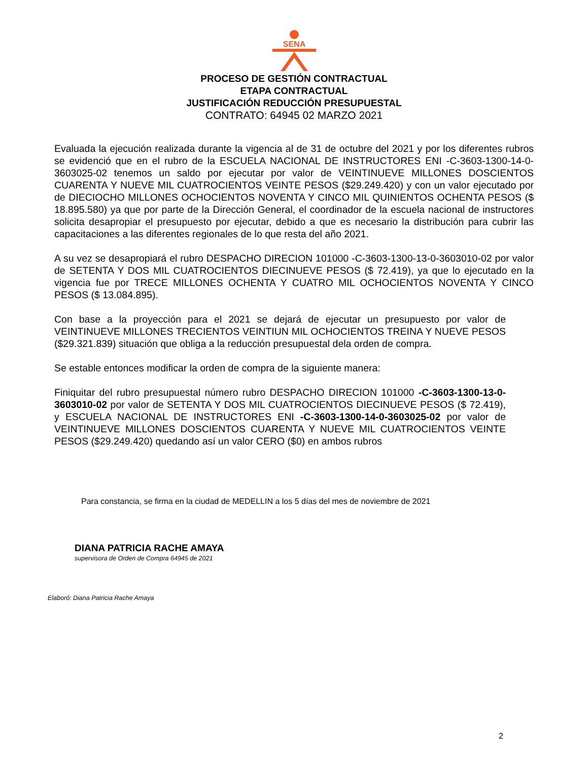SENA
PROCESO DE GESTIÓN CONTRACTUAL
ETAPA CONTRACTUAL
JUSTIFICACIÓN REDUCCIÓN PRESUPUESTAL
CONTRATO: 64945 02 MARZO 2021
Evaluada la ejecución realizada durante la vigencia al de 31 de octubre del 2021 y por los diferentes rubros se evidenció que en el rubro de la ESCUELA NACIONAL DE INSTRUCTORES ENI -C-3603-1300-14-0-3603025-02 tenemos un saldo por ejecutar por valor de VEINTINUEVE MILLONES DOSCIENTOS CUARENTA Y NUEVE MIL CUATROCIENTOS VEINTE PESOS ($29.249.420) y con un valor ejecutado por de DIECIOCHO MILLONES OCHOCIENTOS NOVENTA Y CINCO MIL QUINIENTOS OCHENTA PESOS ($ 18.895.580) ya que por parte de la Dirección General, el coordinador de la escuela nacional de instructores solicita desapropiar el presupuesto por ejecutar, debido a que es necesario la distribución para cubrir las capacitaciones a las diferentes regionales de lo que resta del año 2021.
A su vez se desapropiará el rubro DESPACHO DIRECION 101000 -C-3603-1300-13-0-3603010-02 por valor de SETENTA Y DOS MIL CUATROCIENTOS DIECINUEVE PESOS ($ 72.419), ya que lo ejecutado en la vigencia fue por TRECE MILLONES OCHENTA Y CUATRO MIL OCHOCIENTOS NOVENTA Y CINCO PESOS ($ 13.084.895).
Con base a la proyección para el 2021 se dejará de ejecutar un presupuesto por valor de VEINTINUEVE MILLONES TRECIENTOS VEINTIUN MIL OCHOCIENTOS TREINA Y NUEVE PESOS ($29.321.839) situación que obliga a la reducción presupuestal dela orden de compra.
Se estable entonces modificar la orden de compra de la siguiente manera:
Finiquitar del rubro presupuestal número rubro DESPACHO DIRECION 101000 -C-3603-1300-13-0-3603010-02 por valor de SETENTA Y DOS MIL CUATROCIENTOS DIECINUEVE PESOS ($ 72.419), y ESCUELA NACIONAL DE INSTRUCTORES ENI -C-3603-1300-14-0-3603025-02 por valor de VEINTINUEVE MILLONES DOSCIENTOS CUARENTA Y NUEVE MIL CUATROCIENTOS VEINTE PESOS ($29.249.420) quedando así un valor CERO ($0) en ambos rubros
Para constancia, se firma en la ciudad de MEDELLIN a los 5 días del mes de noviembre de 2021
DIANA PATRICIA RACHE AMAYA
supervisora de Orden de Compra 64945 de 2021
Elaboró: Diana Patricia Rache Amaya
2